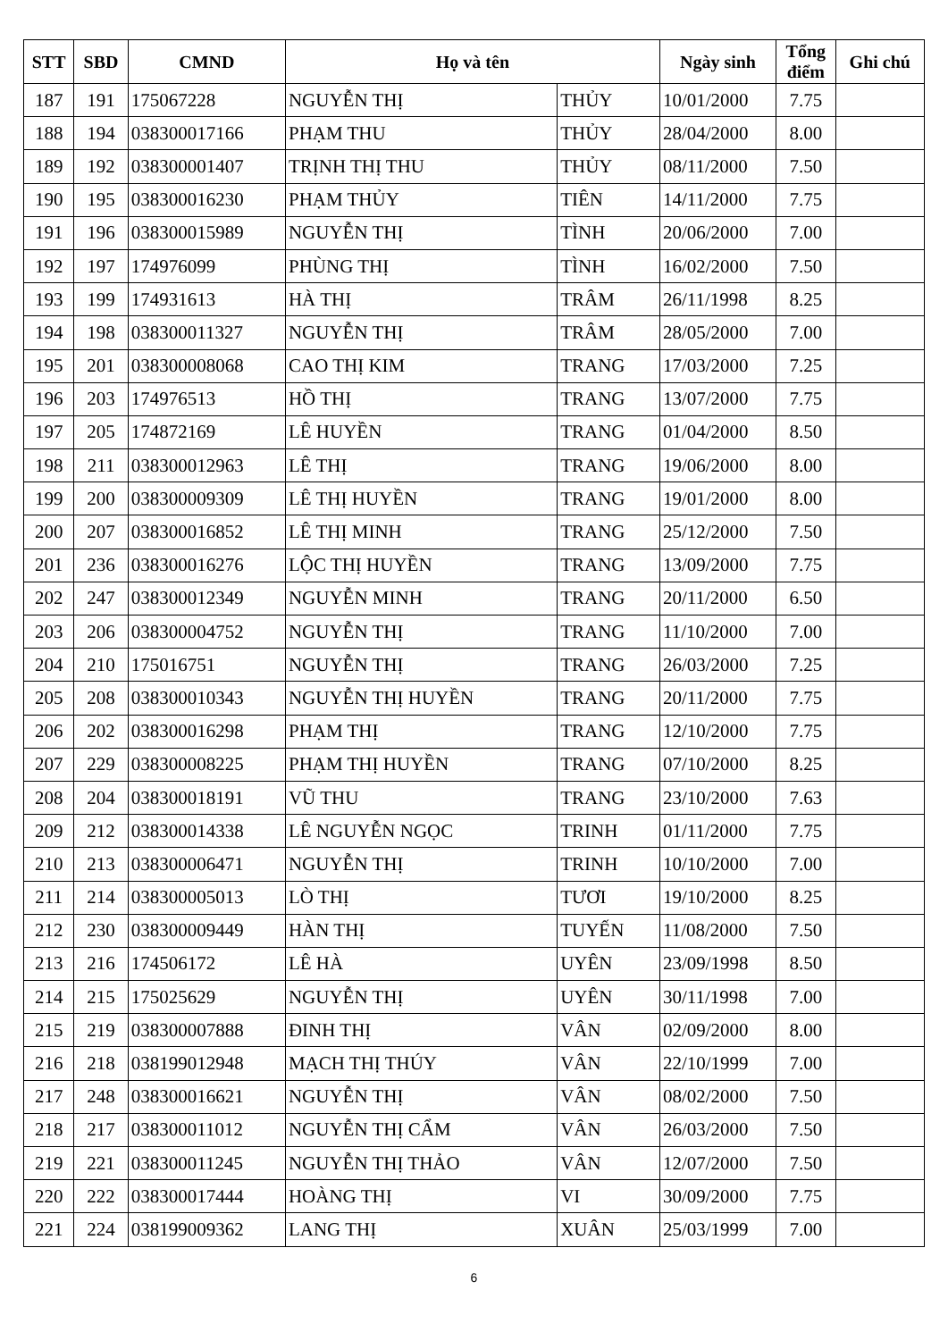| STT | SBD | CMND | Họ và tên | | Ngày sinh | Tổng điểm | Ghi chú |
| --- | --- | --- | --- | --- | --- | --- | --- |
| 187 | 191 | 175067228 | NGUYỄN THỊ | THỦY | 10/01/2000 | 7.75 | |
| 188 | 194 | 038300017166 | PHẠM THU | THỦY | 28/04/2000 | 8.00 | |
| 189 | 192 | 038300001407 | TRỊNH THỊ THU | THỦY | 08/11/2000 | 7.50 | |
| 190 | 195 | 038300016230 | PHẠM THỦY | TIÊN | 14/11/2000 | 7.75 | |
| 191 | 196 | 038300015989 | NGUYỄN THỊ | TÌNH | 20/06/2000 | 7.00 | |
| 192 | 197 | 174976099 | PHÙNG THỊ | TÌNH | 16/02/2000 | 7.50 | |
| 193 | 199 | 174931613 | HÀ THỊ | TRÂM | 26/11/1998 | 8.25 | |
| 194 | 198 | 038300011327 | NGUYỄN THỊ | TRÂM | 28/05/2000 | 7.00 | |
| 195 | 201 | 038300008068 | CAO THỊ KIM | TRANG | 17/03/2000 | 7.25 | |
| 196 | 203 | 174976513 | HỒ THỊ | TRANG | 13/07/2000 | 7.75 | |
| 197 | 205 | 174872169 | LÊ HUYỀN | TRANG | 01/04/2000 | 8.50 | |
| 198 | 211 | 038300012963 | LÊ THỊ | TRANG | 19/06/2000 | 8.00 | |
| 199 | 200 | 038300009309 | LÊ THỊ HUYỀN | TRANG | 19/01/2000 | 8.00 | |
| 200 | 207 | 038300016852 | LÊ THỊ MINH | TRANG | 25/12/2000 | 7.50 | |
| 201 | 236 | 038300016276 | LỘC THỊ HUYỀN | TRANG | 13/09/2000 | 7.75 | |
| 202 | 247 | 038300012349 | NGUYỄN MINH | TRANG | 20/11/2000 | 6.50 | |
| 203 | 206 | 038300004752 | NGUYỄN THỊ | TRANG | 11/10/2000 | 7.00 | |
| 204 | 210 | 175016751 | NGUYỄN THỊ | TRANG | 26/03/2000 | 7.25 | |
| 205 | 208 | 038300010343 | NGUYỄN THỊ HUYỀN | TRANG | 20/11/2000 | 7.75 | |
| 206 | 202 | 038300016298 | PHẠM THỊ | TRANG | 12/10/2000 | 7.75 | |
| 207 | 229 | 038300008225 | PHẠM THỊ HUYỀN | TRANG | 07/10/2000 | 8.25 | |
| 208 | 204 | 038300018191 | VŨ THU | TRANG | 23/10/2000 | 7.63 | |
| 209 | 212 | 038300014338 | LÊ NGUYỄN NGỌC | TRINH | 01/11/2000 | 7.75 | |
| 210 | 213 | 038300006471 | NGUYỄN THỊ | TRINH | 10/10/2000 | 7.00 | |
| 211 | 214 | 038300005013 | LÒ THỊ | TƯƠI | 19/10/2000 | 8.25 | |
| 212 | 230 | 038300009449 | HÀN THỊ | TUYẾN | 11/08/2000 | 7.50 | |
| 213 | 216 | 174506172 | LÊ HÀ | UYÊN | 23/09/1998 | 8.50 | |
| 214 | 215 | 175025629 | NGUYỄN THỊ | UYÊN | 30/11/1998 | 7.00 | |
| 215 | 219 | 038300007888 | ĐINH THỊ | VÂN | 02/09/2000 | 8.00 | |
| 216 | 218 | 038199012948 | MẠCH THỊ THÚY | VÂN | 22/10/1999 | 7.00 | |
| 217 | 248 | 038300016621 | NGUYỄN THỊ | VÂN | 08/02/2000 | 7.50 | |
| 218 | 217 | 038300011012 | NGUYỄN THỊ CẨM | VÂN | 26/03/2000 | 7.50 | |
| 219 | 221 | 038300011245 | NGUYỄN THỊ THẢO | VÂN | 12/07/2000 | 7.50 | |
| 220 | 222 | 038300017444 | HOÀNG THỊ | VI | 30/09/2000 | 7.75 | |
| 221 | 224 | 038199009362 | LANG THỊ | XUÂN | 25/03/1999 | 7.00 | |
6